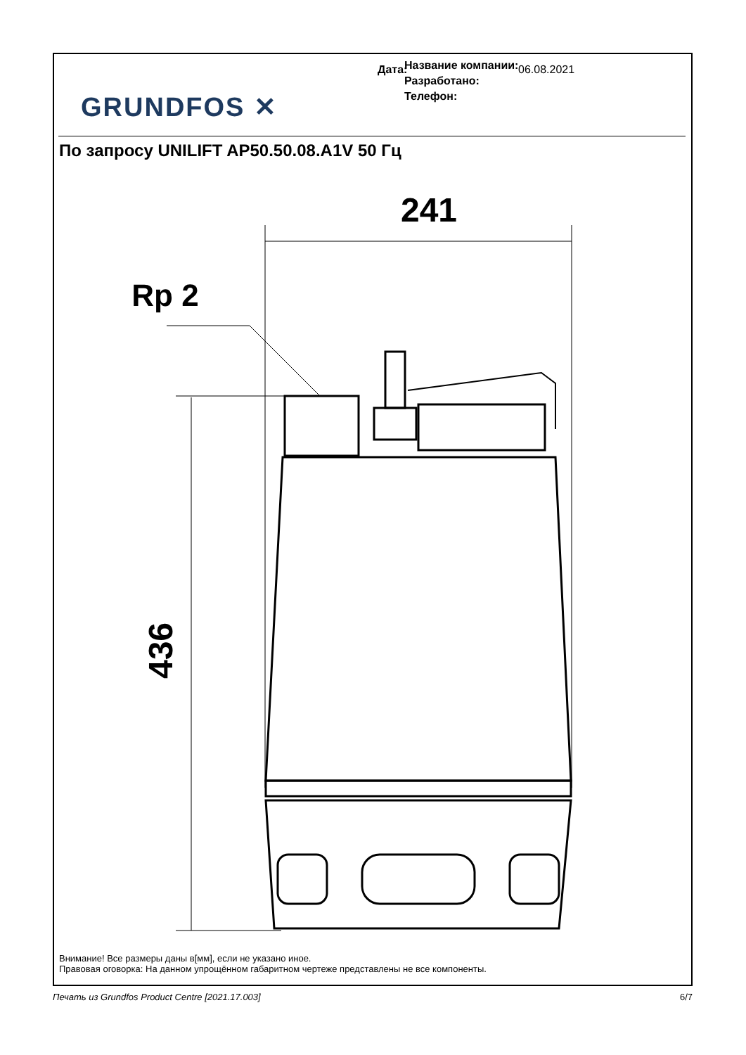GRUNDFOS ✕
Название компании:
Разработано:
Телефон:
Дата: 06.08.2021
По запросу UNILIFT AP50.50.08.A1V 50 Гц
241
Rp 2
436
Внимание! Все размеры даны в[мм], если не указано иное.
Правовая оговорка: На данном упрощённом габаритном чертеже представлены не все компоненты.
Печать из Grundfos Product Centre [2021.17.003] 6/7